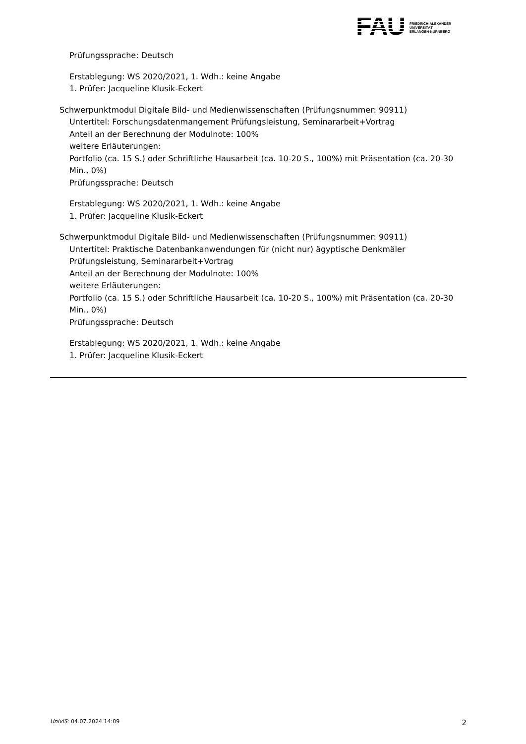FAU
FRIEDRICH-ALEXANDER
UNIVERSITÄT
ERLANGEN-NÜRNBERG
Prüfungssprache: Deutsch
Erstablegung: WS 2020/2021, 1. Wdh.: keine Angabe
1. Prüfer: Jacqueline Klusik-Eckert
Schwerpunktmodul Digitale Bild- und Medienwissenschaften (Prüfungsnummer: 90911)
Untertitel: Forschungsdatenmangement Prüfungsleistung, Seminararbeit+Vortrag
Anteil an der Berechnung der Modulnote: 100%
weitere Erläuterungen:
Portfolio (ca. 15 S.) oder Schriftliche Hausarbeit (ca. 10-20 S., 100%) mit Präsentation (ca. 20-30 Min., 0%)
Prüfungssprache: Deutsch
Erstablegung: WS 2020/2021, 1. Wdh.: keine Angabe
1. Prüfer: Jacqueline Klusik-Eckert
Schwerpunktmodul Digitale Bild- und Medienwissenschaften (Prüfungsnummer: 90911)
Untertitel: Praktische Datenbankanwendungen für (nicht nur) ägyptische Denkmäler Prüfungsleistung, Seminararbeit+Vortrag
Anteil an der Berechnung der Modulnote: 100%
weitere Erläuterungen:
Portfolio (ca. 15 S.) oder Schriftliche Hausarbeit (ca. 10-20 S., 100%) mit Präsentation (ca. 20-30 Min., 0%)
Prüfungssprache: Deutsch
Erstablegung: WS 2020/2021, 1. Wdh.: keine Angabe
1. Prüfer: Jacqueline Klusik-Eckert
UnivIS: 04.07.2024 14:09 2